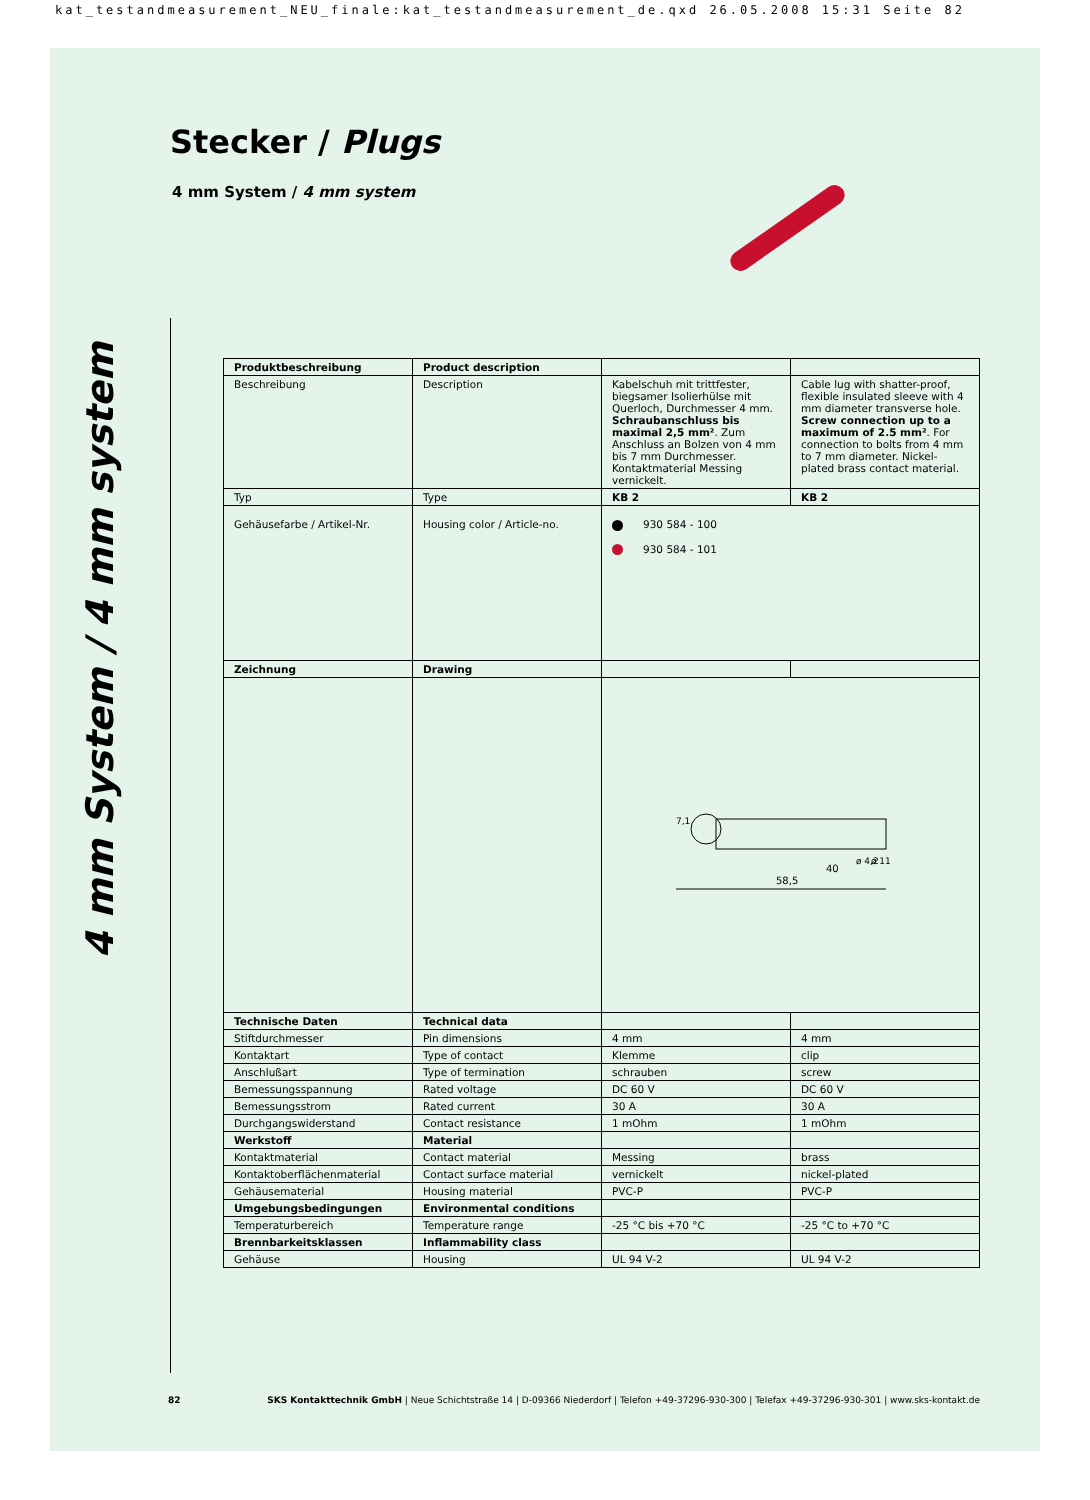kat_testandmeasurement_NEU_finale:kat_testandmeasurement_de.qxd 26.05.2008 15:31 Seite 82
Stecker / Plugs
4 mm System / 4 mm system
4 mm System / 4 mm system
| Produktbeschreibung | Product description | | |
| Beschreibung | Description | Kabelschuh mit trittfester, biegsamer Isolierhülse mit Querloch, Durchmesser 4 mm. Schraubanschluss bis maximal 2,5 mm² . Zum Anschluss an Bolzen von 4 mm bis 7 mm Durchmesser. Kontaktmaterial Messing vernickelt. | Cable lug with shatter-proof, flexible insulated sleeve with 4 mm diameter transverse hole. Screw connection up to a maximum of 2.5 mm² . For connection to bolts from 4 mm to 7 mm diameter. Nickel-plated brass contact material. |
| Typ | Type | KB 2 | KB 2 |
| Gehäusefarbe / Artikel-Nr. | Housing color / Article-no. | 930 584 - 100 930 584 - 101 | |
| Zeichnung | Drawing | | |
| | | 58,5 40 7,1 ø 4,2 ø 11 | |
| Technische Daten | Technical data | | |
| Stiftdurchmesser | Pin dimensions | 4 mm | 4 mm |
| Kontaktart | Type of contact | Klemme | clip |
| Anschlußart | Type of termination | schrauben | screw |
| Bemessungsspannung | Rated voltage | DC 60 V | DC 60 V |
| Bemessungsstrom | Rated current | 30 A | 30 A |
| Durchgangswiderstand | Contact resistance | 1 mOhm | 1 mOhm |
| Werkstoff | Material | | |
| Kontaktmaterial | Contact material | Messing | brass |
| Kontaktoberflächenmaterial | Contact surface material | vernickelt | nickel-plated |
| Gehäusematerial | Housing material | PVC-P | PVC-P |
| Umgebungsbedingungen | Environmental conditions | | |
| Temperaturbereich | Temperature range | -25 °C bis +70 °C | -25 °C to +70 °C |
| Brennbarkeitsklassen | Inflammability class | | |
| Gehäuse | Housing | UL 94 V-2 | UL 94 V-2 |
82 SKS Kontakttechnik GmbH | Neue Schichtstraße 14 | D-09366 Niederdorf | Telefon +49-37296-930-300 | Telefax +49-37296-930-301 | www.sks-kontakt.de